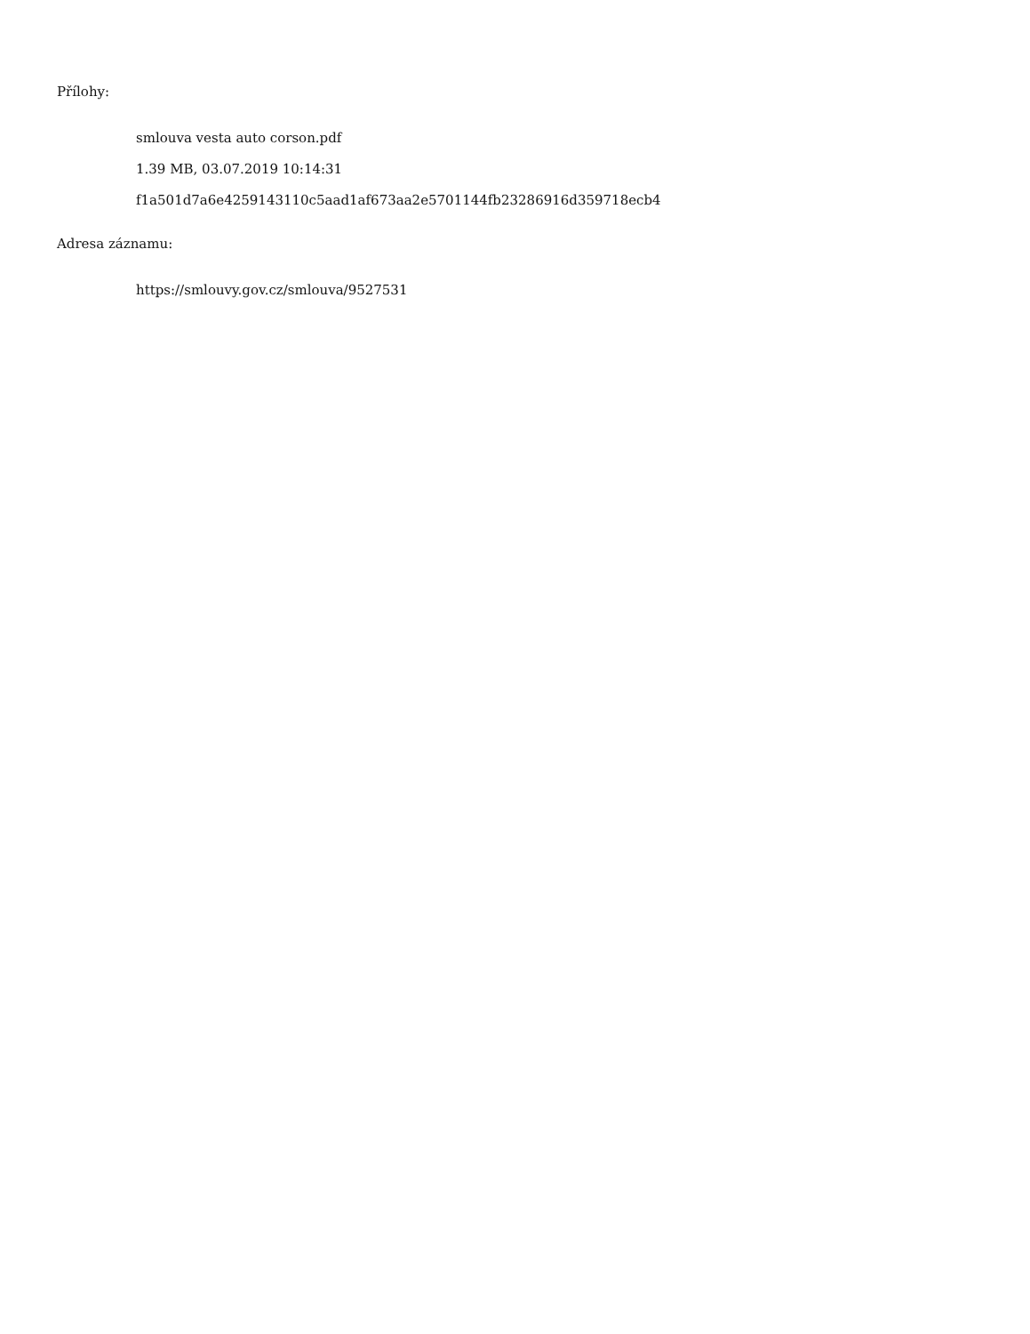Přílohy:
smlouva vesta auto corson.pdf
1.39 MB, 03.07.2019 10:14:31
f1a501d7a6e4259143110c5aad1af673aa2e5701144fb23286916d359718ecb4
Adresa záznamu:
https://smlouvy.gov.cz/smlouva/9527531